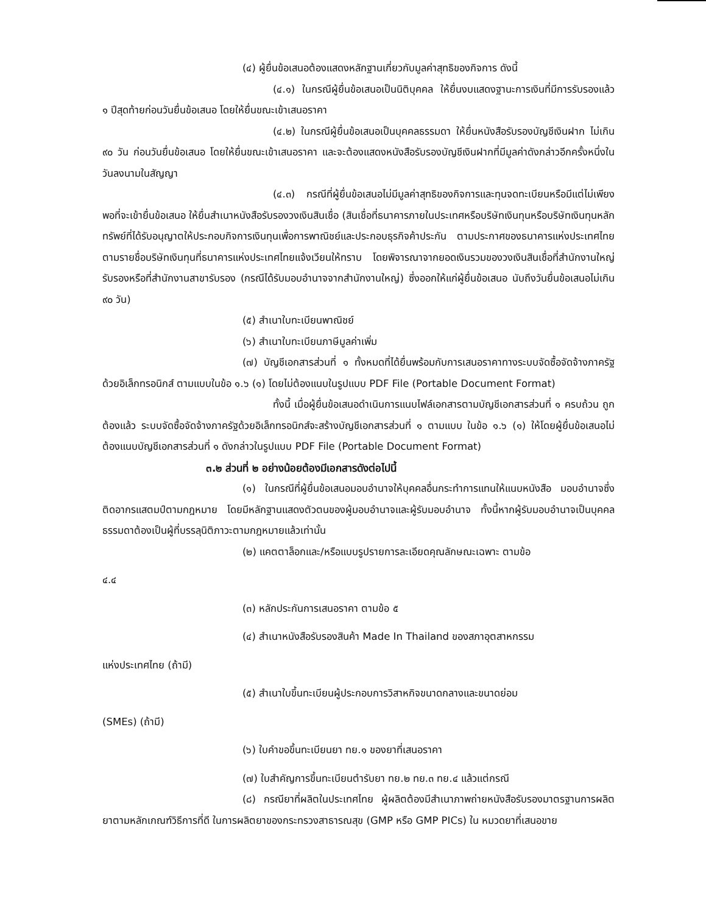(๔) ผู้ยื่นข้อเสนอต้องแสดงหลักฐานเกี่ยวกับมูลค่าสุทธิของกิจการ ดังนี้
(๔.๑) ในกรณีผู้ยื่นข้อเสนอเป็นนิติบุคคล ให้ยื่นงบแสดงฐานะการเงินที่มีการรับรองแล้ว ๑ ปีสุดท้ายก่อนวันยื่นข้อเสนอ โดยให้ยื่นขณะเข้าเสนอราคา
(๔.๒) ในกรณีผู้ยื่นข้อเสนอเป็นบุคคลธรรมดา ให้ยื่นหนังสือรับรองบัญชีเงินฝาก ไม่เกิน ๙๐ วัน ก่อนวันยื่นข้อเสนอ โดยให้ยื่นขณะเข้าเสนอราคา และจะต้องแสดงหนังสือรับรองบัญชีเงินฝากที่มีมูลค่าดังกล่าวอีกครั้งหนึ่งในวันลงนามในสัญญา
(๔.๓) กรณีที่ผู้ยื่นข้อเสนอไม่มีมูลค่าสุทธิของกิจการและทุนจดทะเบียนหรือมีแต่ไม่เพียงพอที่จะเข้ายื่นข้อเสนอ ให้ยื่นสำเนาหนังสือรับรองวงเงินสินเชื่อ (สินเชื่อที่ธนาคารภายในประเทศหรือบริษัทเงินทุนหรือบริษัทเงินทุนหลักทรัพย์ที่ได้รับอนุญาตให้ประกอบกิจการเงินทุนเพื่อการพาณิชย์และประกอบธุรกิจค้าประกัน ตามประกาศของธนาคารแห่งประเทศไทย ตามรายชื่อบริษัทเงินทุนที่ธนาคารแห่งประเทศไทยแจ้งเวียนให้ทราบ โดยพิจารณาจากยอดเงินรวมของวงเงินสินเชื่อที่สำนักงานใหญ่รับรองหรือที่สำนักงานสาขารับรอง (กรณีได้รับมอบอำนาจจากสำนักงานใหญ่) ซึ่งออกให้แก่ผู้ยื่นข้อเสนอ นับถึงวันยื่นข้อเสนอไม่เกิน ๙๐ วัน)
(๕) สำเนาใบทะเบียนพาณิชย์
(๖) สำเนาใบทะเบียนภาษีมูลค่าเพิ่ม
(๗) บัญชีเอกสารส่วนที่ ๑ ทั้งหมดที่ได้ยื่นพร้อมกับการเสนอราคาทางระบบจัดซื้อจัดจ้างภาครัฐด้วยอิเล็กทรอนิกส์ ตามแบบในข้อ ๑.๖ (๑) โดยไม่ต้องแนบในรูปแบบ PDF File (Portable Document Format)
ทั้งนี้ เมื่อผู้ยื่นข้อเสนอดำเนินการแนบไฟล์เอกสารตามบัญชีเอกสารส่วนที่ ๑ ครบถ้วน ถูกต้องแล้ว ระบบจัดซื้อจัดจ้างภาครัฐด้วยอิเล็กทรอนิกส์จะสร้างบัญชีเอกสารส่วนที่ ๑ ตามแบบ ในข้อ ๑.๖ (๑) ให้โดยผู้ยื่นข้อเสนอไม่ต้องแนบบัญชีเอกสารส่วนที่ ๑ ดังกล่าวในรูปแบบ PDF File (Portable Document Format)
๓.๒ ส่วนที่ ๒ อย่างน้อยต้องมีเอกสารดังต่อไปนี้
(๑) ในกรณีที่ผู้ยื่นข้อเสนอมอบอำนาจให้บุคคลอื่นกระทำการแทนให้แนบหนังสือ มอบอำนาจซึ่งติดอากรแสตมป์ตามกฎหมาย โดยมีหลักฐานแสดงตัวตนของผู้มอบอำนาจและผู้รับมอบอำนาจ ทั้งนี้หากผู้รับมอบอำนาจเป็นบุคคลธรรมดาต้องเป็นผู้ที่บรรลุนิติภาวะตามกฎหมายแล้วเท่านั้น
(๒) แคตตาล็อกและ/หรือแบบรูปรายการละเอียดคุณลักษณะเฉพาะ ตามข้อ
๔.๔
(๓) หลักประกันการเสนอราคา ตามข้อ ๕
(๔) สำเนาหนังสือรับรองสินค้า Made In Thailand ของสภาอุตสาหกรรม
แห่งประเทศไทย (ถ้ามี)
(๕) สำเนาใบขึ้นทะเบียนผู้ประกอบการวิสาหกิจขนาดกลางและขนาดย่อม
(SMEs) (ถ้ามี)
(๖) ใบคำขอขึ้นทะเบียนยา ทย.๑ ของยาที่เสนอราคา
(๗) ใบสำคัญการขึ้นทะเบียนตำรับยา ทย.๒ ทย.๓ ทย.๔ แล้วแต่กรณี
(๘) กรณียาที่ผลิตในประเทศไทย ผู้ผลิตต้องมีสำเนาภาพถ่ายหนังสือรับรองมาตรฐานการผลิตยาตามหลักเกณฑ์วิธีการที่ดี ในการผลิตยาของกระทรวงสาธารณสุข (GMP หรือ GMP PICs) ใน หมวดยาที่เสนอขาย